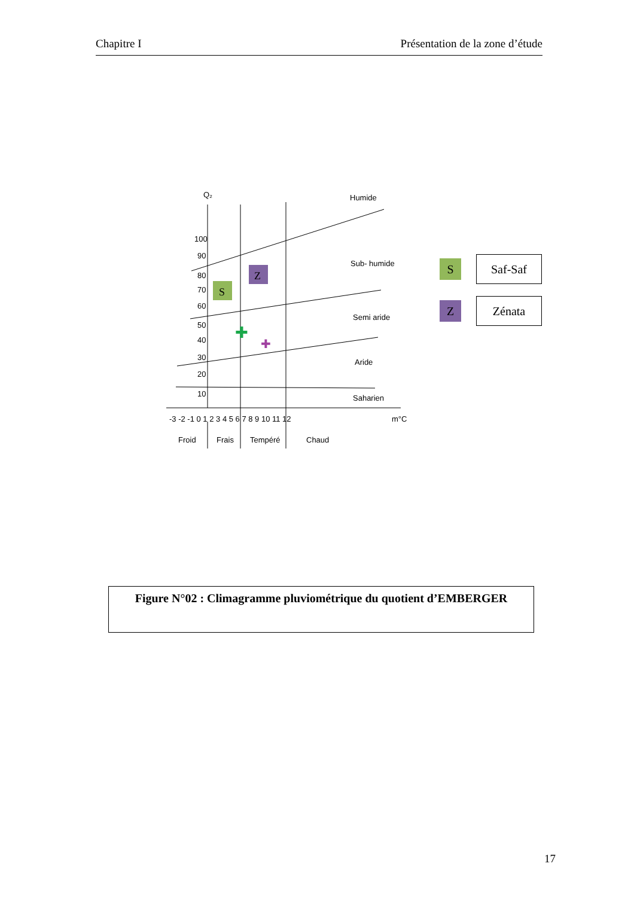Chapitre I Présentation de la zone d’étude
Q₂
Humide
Sub- humide
Semi aride
Aride
Saharien
100
90
80
70
60
50
40
30
20
10
-3 -2 -1 0 1 2 3 4 5 6 7 8 9 10 11 12
m°C
Froid
Frais
Tempéré
Chaud
S
Z
✚
✚
S
Saf-Saf
Z
Zénata
Figure N°02 : Climagramme pluviométrique du quotient d’EMBERGER
17